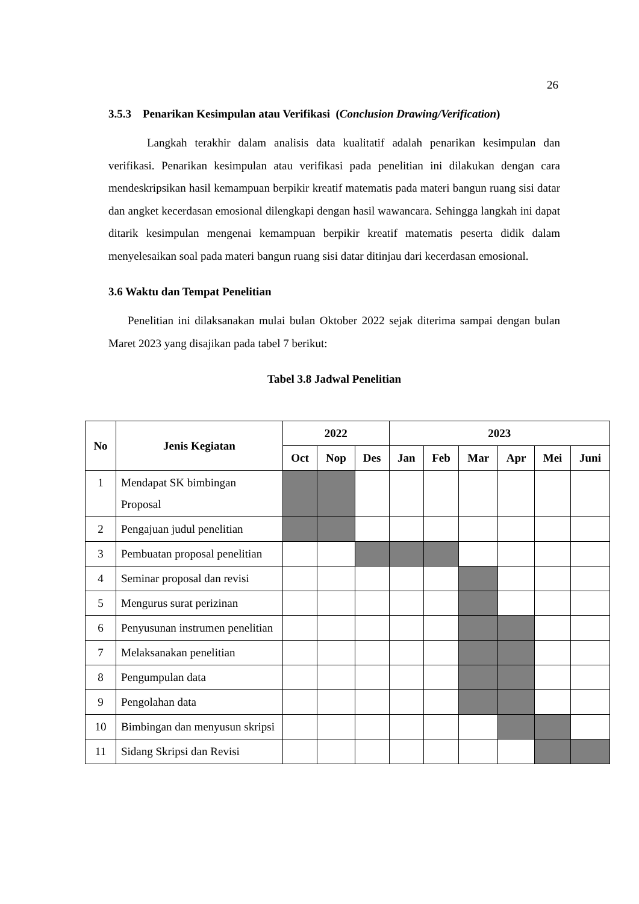26
3.5.3 Penarikan Kesimpulan atau Verifikasi (Conclusion Drawing/Verification)
Langkah terakhir dalam analisis data kualitatif adalah penarikan kesimpulan dan verifikasi. Penarikan kesimpulan atau verifikasi pada penelitian ini dilakukan dengan cara mendeskripsikan hasil kemampuan berpikir kreatif matematis pada materi bangun ruang sisi datar dan angket kecerdasan emosional dilengkapi dengan hasil wawancara. Sehingga langkah ini dapat ditarik kesimpulan mengenai kemampuan berpikir kreatif matematis peserta didik dalam menyelesaikan soal pada materi bangun ruang sisi datar ditinjau dari kecerdasan emosional.
3.6 Waktu dan Tempat Penelitian
Penelitian ini dilaksanakan mulai bulan Oktober 2022 sejak diterima sampai dengan bulan Maret 2023 yang disajikan pada tabel 7 berikut:
Tabel 3.8 Jadwal Penelitian
| No | Jenis Kegiatan | 2022 | | | 2023 | | | | | |
| --- | --- | --- | --- | --- | --- | --- | --- | --- | --- | --- |
| | | Oct | Nop | Des | Jan | Feb | Mar | Apr | Mei | Juni |
| 1 | Mendapat SK bimbingan Proposal | | | | | | | | | |
| 2 | Pengajuan judul penelitian | | | | | | | | | |
| 3 | Pembuatan proposal penelitian | | | | | | | | | |
| 4 | Seminar proposal dan revisi | | | | | | | | | |
| 5 | Mengurus surat perizinan | | | | | | | | | |
| 6 | Penyusunan instrumen penelitian | | | | | | | | | |
| 7 | Melaksanakan penelitian | | | | | | | | | |
| 8 | Pengumpulan data | | | | | | | | | |
| 9 | Pengolahan data | | | | | | | | | |
| 10 | Bimbingan dan menyusun skripsi | | | | | | | | | |
| 11 | Sidang Skripsi dan Revisi | | | | | | | | | |